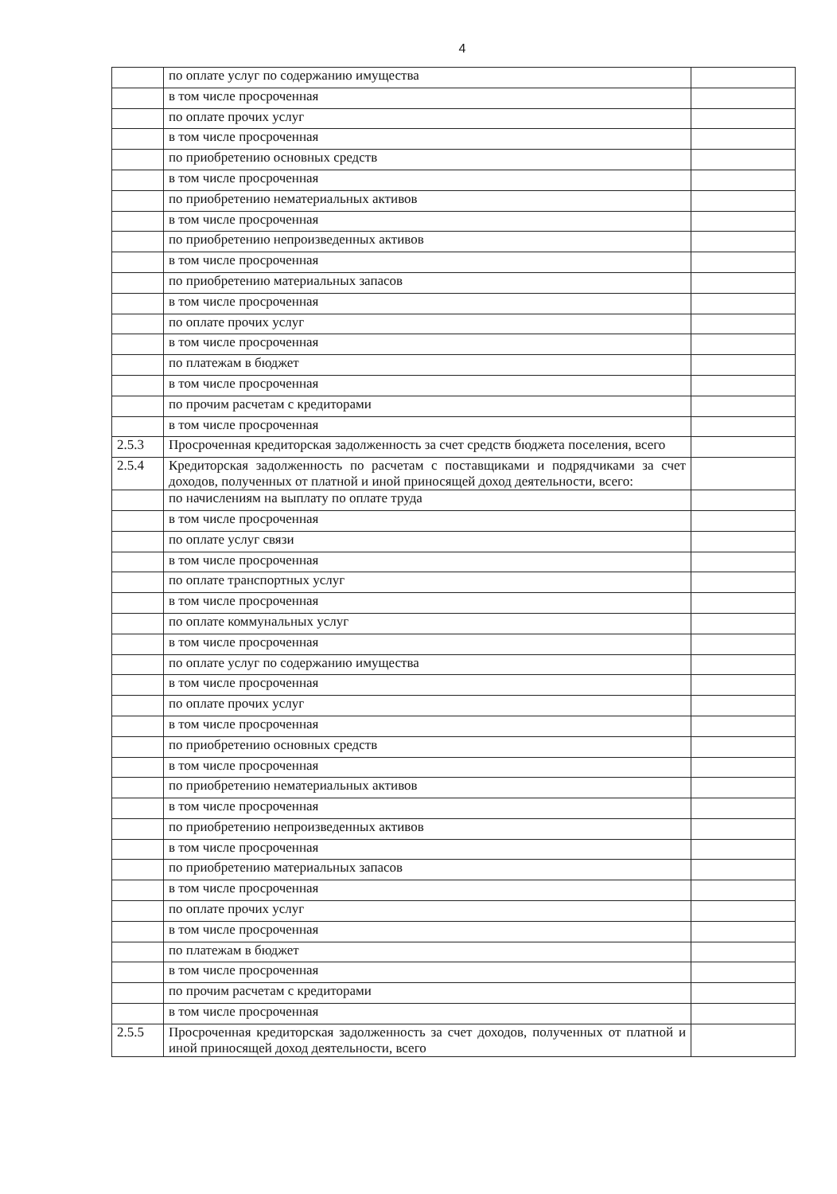4
| | по оплате услуг по содержанию имущества | |
| | в том числе просроченная | |
| | по оплате прочих услуг | |
| | в том числе просроченная | |
| | по приобретению основных средств | |
| | в том числе просроченная | |
| | по приобретению нематериальных активов | |
| | в том числе просроченная | |
| | по приобретению непроизведенных активов | |
| | в том числе просроченная | |
| | по приобретению материальных запасов | |
| | в том числе просроченная | |
| | по оплате прочих услуг | |
| | в том числе просроченная | |
| | по платежам в бюджет | |
| | в том числе просроченная | |
| | по прочим расчетам с кредиторами | |
| | в том числе просроченная | |
| 2.5.3 | Просроченная кредиторская задолженность за счет средств бюджета поселения, всего | |
| 2.5.4 | Кредиторская задолженность по расчетам с поставщиками и подрядчиками за счет доходов, полученных от платной и иной приносящей доход деятельности, всего: | |
| | по начислениям на выплату по оплате труда | |
| | в том числе просроченная | |
| | по оплате услуг связи | |
| | в том числе просроченная | |
| | по оплате транспортных услуг | |
| | в том числе просроченная | |
| | по оплате коммунальных услуг | |
| | в том числе просроченная | |
| | по оплате услуг по содержанию имущества | |
| | в том числе просроченная | |
| | по оплате прочих услуг | |
| | в том числе просроченная | |
| | по приобретению основных средств | |
| | в том числе просроченная | |
| | по приобретению нематериальных активов | |
| | в том числе просроченная | |
| | по приобретению непроизведенных активов | |
| | в том числе просроченная | |
| | по приобретению материальных запасов | |
| | в том числе просроченная | |
| | по оплате прочих услуг | |
| | в том числе просроченная | |
| | по платежам в бюджет | |
| | в том числе просроченная | |
| | по прочим расчетам с кредиторами | |
| | в том числе просроченная | |
| 2.5.5 | Просроченная кредиторская задолженность за счет доходов, полученных от платной и иной приносящей доход деятельности, всего | |